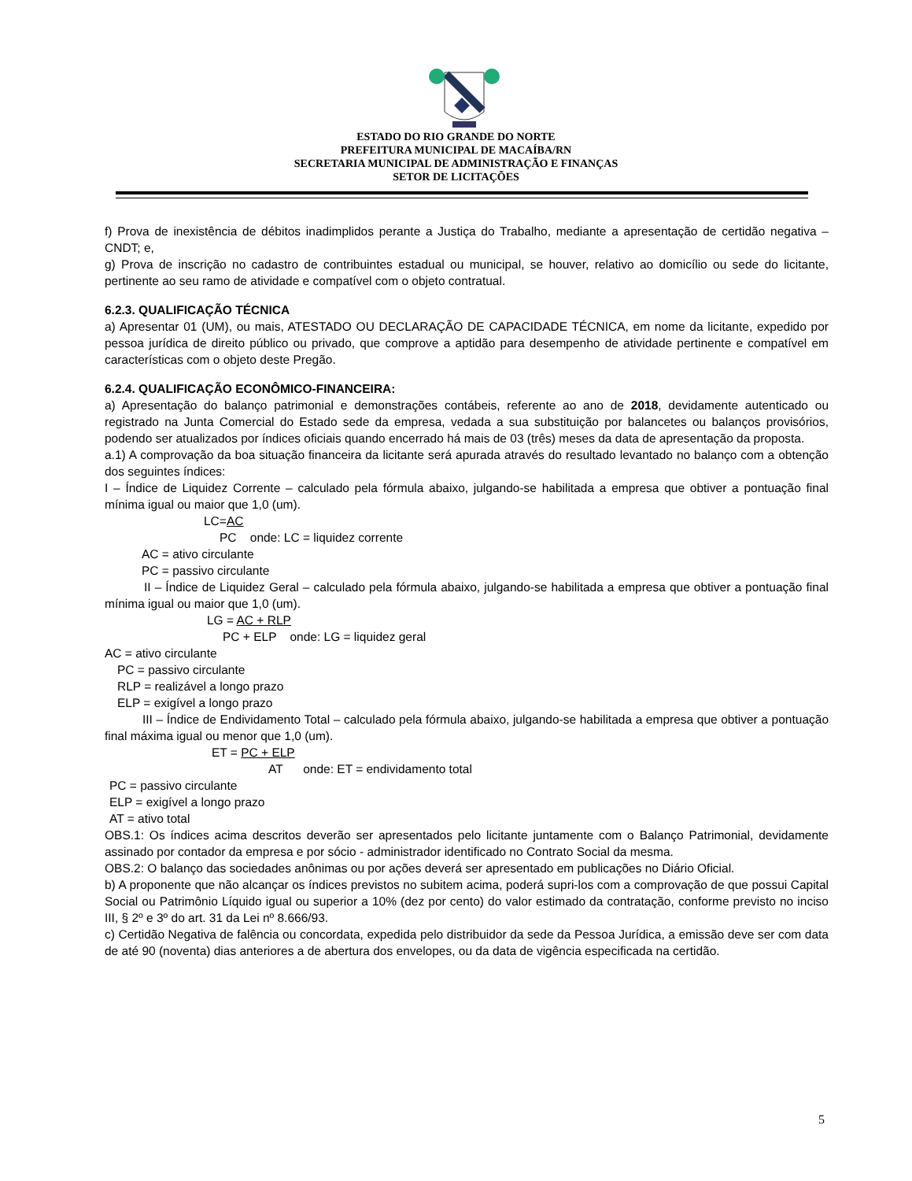ESTADO DO RIO GRANDE DO NORTE
PREFEITURA MUNICIPAL DE MACAÍBA/RN
SECRETARIA MUNICIPAL DE ADMINISTRAÇÃO E FINANÇAS
SETOR DE LICITAÇÕES
f) Prova de inexistência de débitos inadimplidos perante a Justiça do Trabalho, mediante a apresentação de certidão negativa – CNDT; e,
g) Prova de inscrição no cadastro de contribuintes estadual ou municipal, se houver, relativo ao domicílio ou sede do licitante, pertinente ao seu ramo de atividade e compatível com o objeto contratual.
6.2.3. QUALIFICAÇÃO TÉCNICA
a) Apresentar 01 (UM), ou mais, ATESTADO OU DECLARAÇÃO DE CAPACIDADE TÉCNICA, em nome da licitante, expedido por pessoa jurídica de direito público ou privado, que comprove a aptidão para desempenho de atividade pertinente e compatível em características com o objeto deste Pregão.
6.2.4. QUALIFICAÇÃO ECONÔMICO-FINANCEIRA:
a) Apresentação do balanço patrimonial e demonstrações contábeis, referente ao ano de 2018, devidamente autenticado ou registrado na Junta Comercial do Estado sede da empresa, vedada a sua substituição por balancetes ou balanços provisórios, podendo ser atualizados por índices oficiais quando encerrado há mais de 03 (três) meses da data de apresentação da proposta.
a.1) A comprovação da boa situação financeira da licitante será apurada através do resultado levantado no balanço com a obtenção dos seguintes índices:
I – Índice de Liquidez Corrente – calculado pela fórmula abaixo, julgando-se habilitada a empresa que obtiver a pontuação final mínima igual ou maior que 1,0 (um).
LC=AC
PC onde: LC = liquidez corrente
AC = ativo circulante
PC = passivo circulante
II – Índice de Liquidez Geral – calculado pela fórmula abaixo, julgando-se habilitada a empresa que obtiver a pontuação final mínima igual ou maior que 1,0 (um).
LG = AC + RLP
PC + ELP onde: LG = liquidez geral
AC = ativo circulante
PC = passivo circulante
RLP = realizável a longo prazo
ELP = exigível a longo prazo
III – Índice de Endividamento Total – calculado pela fórmula abaixo, julgando-se habilitada a empresa que obtiver a pontuação final máxima igual ou menor que 1,0 (um).
ET = PC + ELP
AT onde: ET = endividamento total
PC = passivo circulante
ELP = exigível a longo prazo
AT = ativo total
OBS.1: Os índices acima descritos deverão ser apresentados pelo licitante juntamente com o Balanço Patrimonial, devidamente assinado por contador da empresa e por sócio - administrador identificado no Contrato Social da mesma.
OBS.2: O balanço das sociedades anônimas ou por ações deverá ser apresentado em publicações no Diário Oficial.
b) A proponente que não alcançar os índices previstos no subitem acima, poderá supri-los com a comprovação de que possui Capital Social ou Patrimônio Líquido igual ou superior a 10% (dez por cento) do valor estimado da contratação, conforme previsto no inciso III, § 2º e 3º do art. 31 da Lei nº 8.666/93.
c) Certidão Negativa de falência ou concordata, expedida pelo distribuidor da sede da Pessoa Jurídica, a emissão deve ser com data de até 90 (noventa) dias anteriores a de abertura dos envelopes, ou da data de vigência especificada na certidão.
5